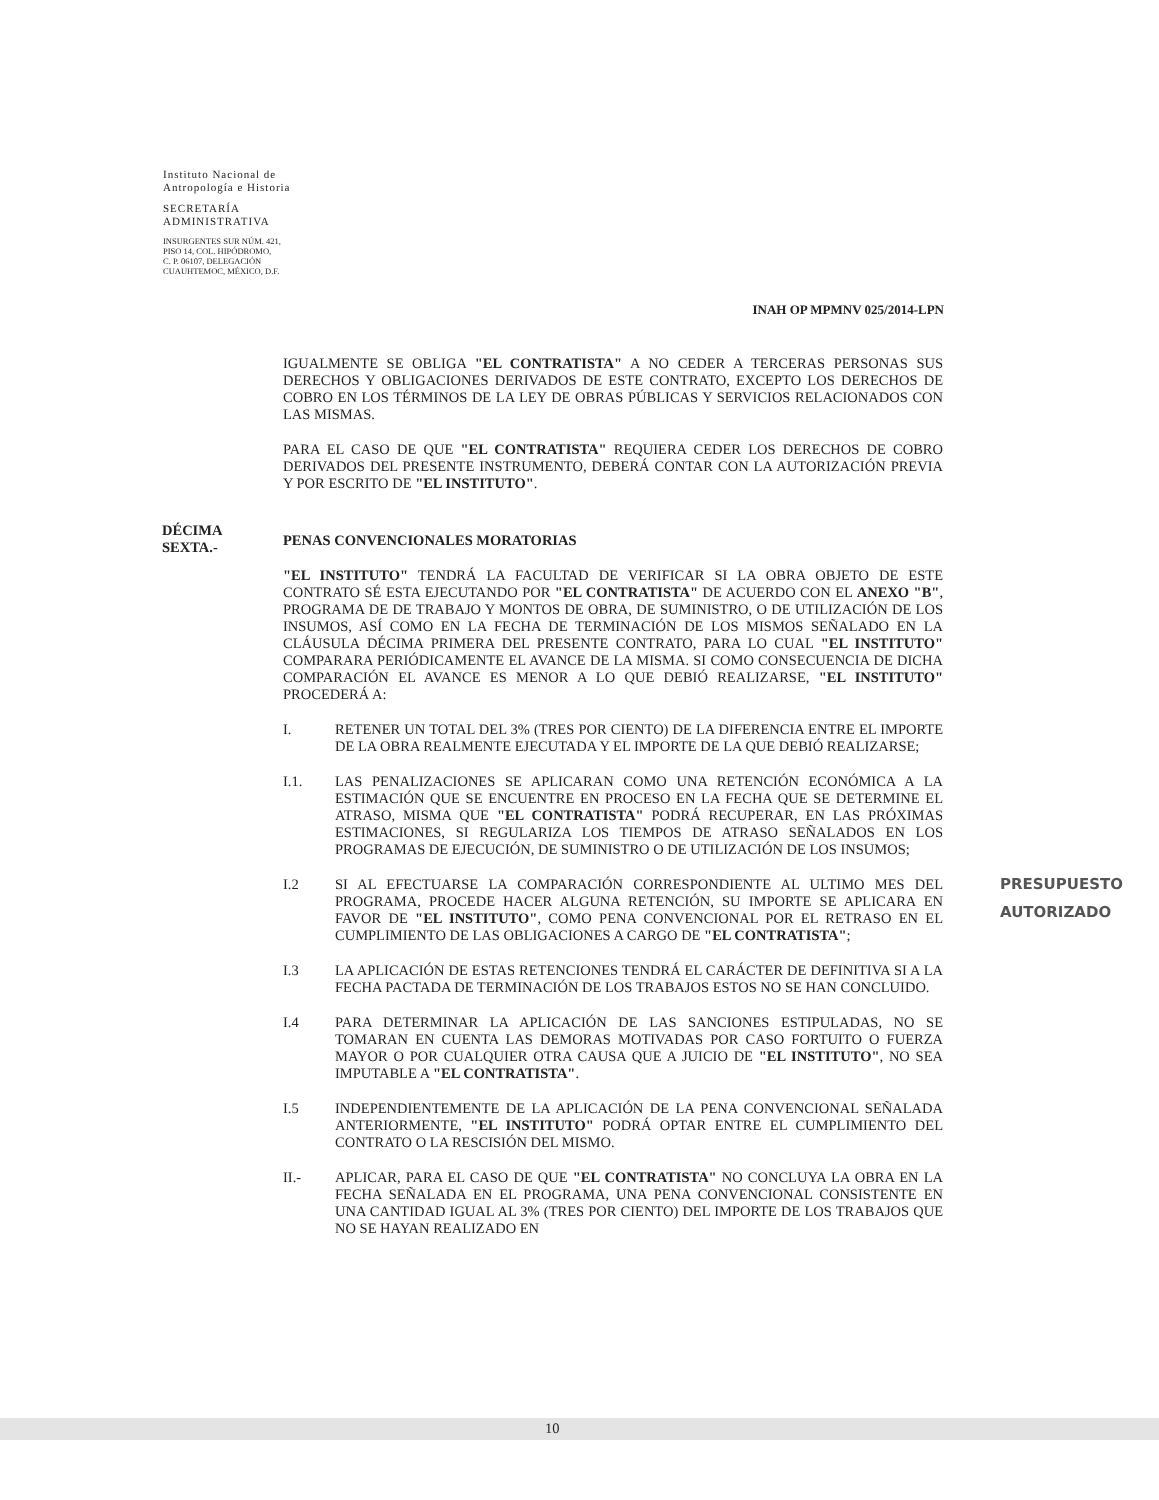Instituto Nacional de
Antropología e Historia
SECRETARÍA
ADMINISTRATIVA
INSURGENTES SUR NÚM. 421,
PISO 14, COL. HIPÓDROMO,
C. P. 06107, DELEGACIÓN
CUAUHTEMOC, MÉXICO, D.F.
INAH OP MPMNV 025/2014-LPN
IGUALMENTE SE OBLIGA "EL CONTRATISTA" A NO CEDER A TERCERAS PERSONAS SUS DERECHOS Y OBLIGACIONES DERIVADOS DE ESTE CONTRATO, EXCEPTO LOS DERECHOS DE COBRO EN LOS TÉRMINOS DE LA LEY DE OBRAS PÚBLICAS Y SERVICIOS RELACIONADOS CON LAS MISMAS.
PARA EL CASO DE QUE "EL CONTRATISTA" REQUIERA CEDER LOS DERECHOS DE COBRO DERIVADOS DEL PRESENTE INSTRUMENTO, DEBERÁ CONTAR CON LA AUTORIZACIÓN PREVIA Y POR ESCRITO DE "EL INSTITUTO".
PENAS CONVENCIONALES MORATORIAS
"EL INSTITUTO" TENDRÁ LA FACULTAD DE VERIFICAR SI LA OBRA OBJETO DE ESTE CONTRATO SÉ ESTA EJECUTANDO POR "EL CONTRATISTA" DE ACUERDO CON EL ANEXO "B", PROGRAMA DE DE TRABAJO Y MONTOS DE OBRA, DE SUMINISTRO, O DE UTILIZACIÓN DE LOS INSUMOS, ASÍ COMO EN LA FECHA DE TERMINACIÓN DE LOS MISMOS SEÑALADO EN LA CLÁUSULA DÉCIMA PRIMERA DEL PRESENTE CONTRATO, PARA LO CUAL "EL INSTITUTO" COMPARARA PERIÓDICAMENTE EL AVANCE DE LA MISMA. SI COMO CONSECUENCIA DE DICHA COMPARACIÓN EL AVANCE ES MENOR A LO QUE DEBIÓ REALIZARSE, "EL INSTITUTO" PROCEDERÁ A:
I. RETENER UN TOTAL DEL 3% (TRES POR CIENTO) DE LA DIFERENCIA ENTRE EL IMPORTE DE LA OBRA REALMENTE EJECUTADA Y EL IMPORTE DE LA QUE DEBIÓ REALIZARSE;
I.1. LAS PENALIZACIONES SE APLICARAN COMO UNA RETENCIÓN ECONÓMICA A LA ESTIMACIÓN QUE SE ENCUENTRE EN PROCESO EN LA FECHA QUE SE DETERMINE EL ATRASO, MISMA QUE "EL CONTRATISTA" PODRÁ RECUPERAR, EN LAS PRÓXIMAS ESTIMACIONES, SI REGULARIZA LOS TIEMPOS DE ATRASO SEÑALADOS EN LOS PROGRAMAS DE EJECUCIÓN, DE SUMINISTRO O DE UTILIZACIÓN DE LOS INSUMOS;
I.2 SI AL EFECTUARSE LA COMPARACIÓN CORRESPONDIENTE AL ULTIMO MES DEL PROGRAMA, PROCEDE HACER ALGUNA RETENCIÓN, SU IMPORTE SE APLICARA EN FAVOR DE "EL INSTITUTO", COMO PENA CONVENCIONAL POR EL RETRASO EN EL CUMPLIMIENTO DE LAS OBLIGACIONES A CARGO DE "EL CONTRATISTA";
I.3 LA APLICACIÓN DE ESTAS RETENCIONES TENDRÁ EL CARÁCTER DE DEFINITIVA SI A LA FECHA PACTADA DE TERMINACIÓN DE LOS TRABAJOS ESTOS NO SE HAN CONCLUIDO.
I.4 PARA DETERMINAR LA APLICACIÓN DE LAS SANCIONES ESTIPULADAS, NO SE TOMARAN EN CUENTA LAS DEMORAS MOTIVADAS POR CASO FORTUITO O FUERZA MAYOR O POR CUALQUIER OTRA CAUSA QUE A JUICIO DE "EL INSTITUTO", NO SEA IMPUTABLE A "EL CONTRATISTA".
I.5 INDEPENDIENTEMENTE DE LA APLICACIÓN DE LA PENA CONVENCIONAL SEÑALADA ANTERIORMENTE, "EL INSTITUTO" PODRÁ OPTAR ENTRE EL CUMPLIMIENTO DEL CONTRATO O LA RESCISIÓN DEL MISMO.
II.- APLICAR, PARA EL CASO DE QUE "EL CONTRATISTA" NO CONCLUYA LA OBRA EN LA FECHA SEÑALADA EN EL PROGRAMA, UNA PENA CONVENCIONAL CONSISTENTE EN UNA CANTIDAD IGUAL AL 3% (TRES POR CIENTO) DEL IMPORTE DE LOS TRABAJOS QUE NO SE HAYAN REALIZADO EN
DÉCIMA
SEXTA.-
PRESUPUESTO
AUTORIZADO
10